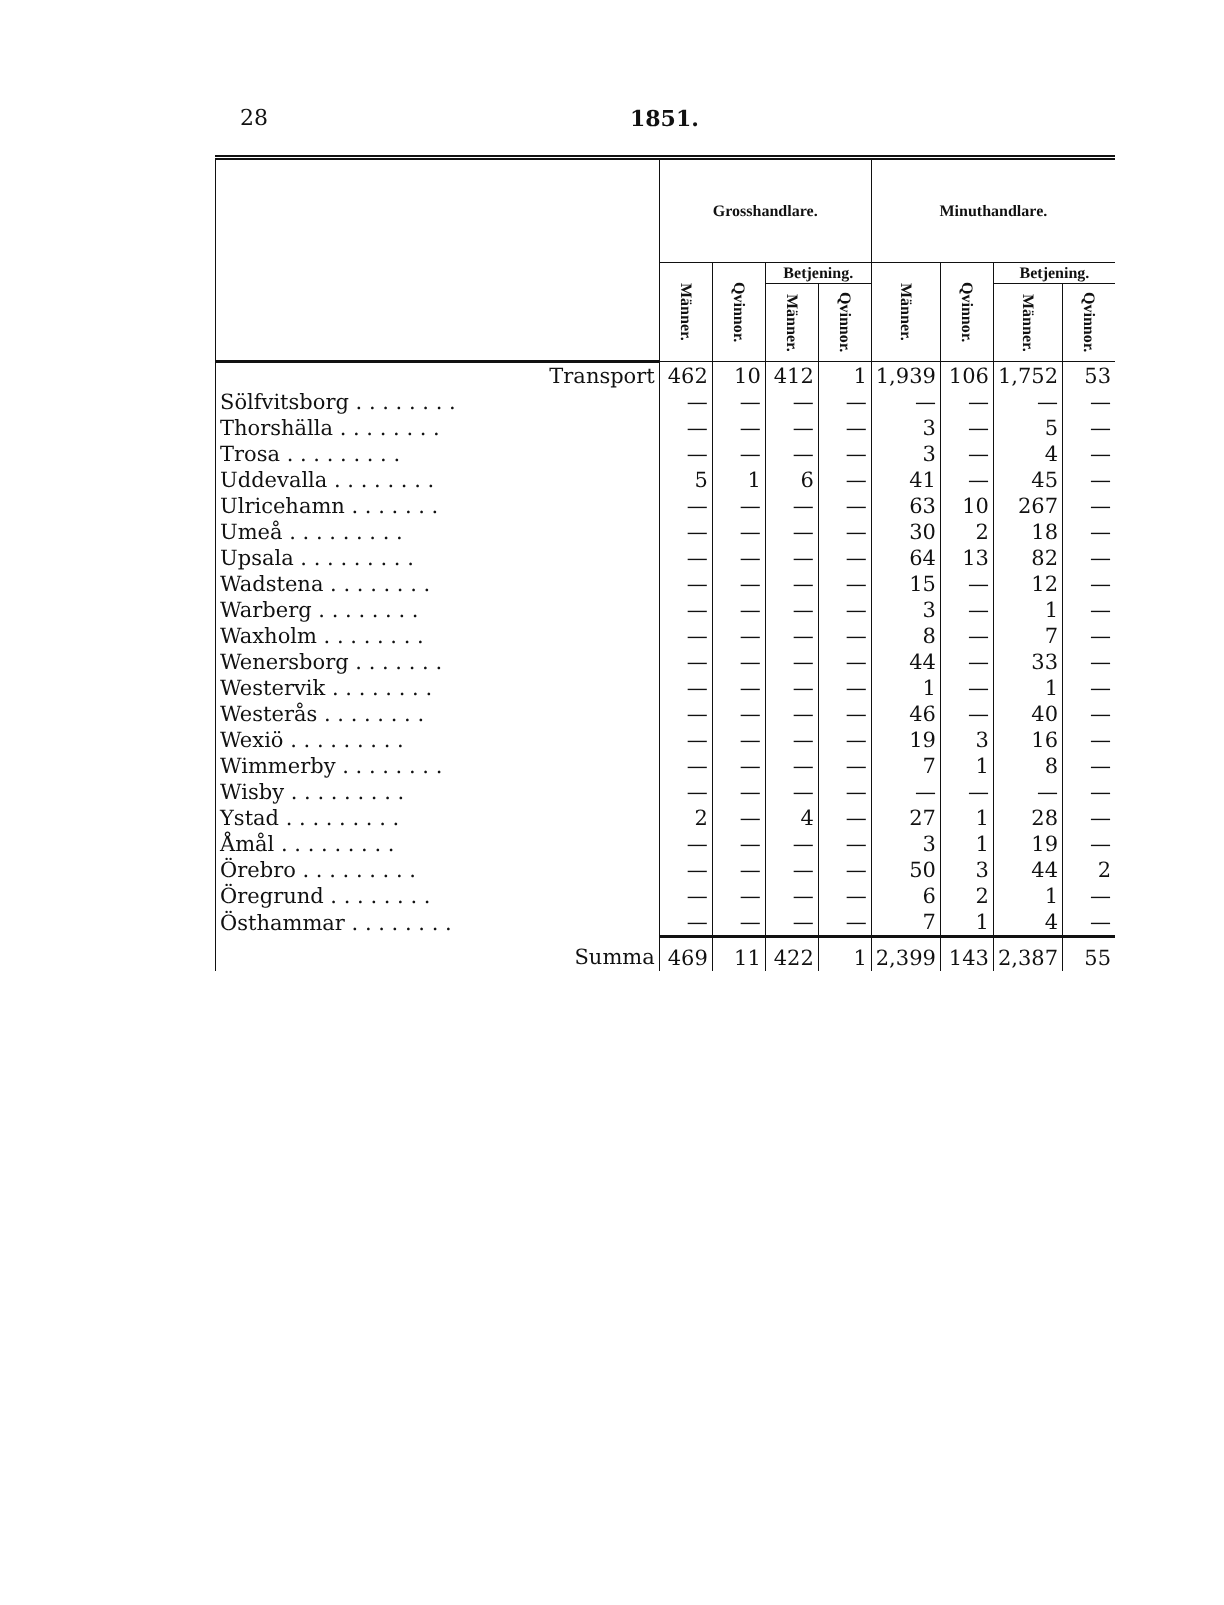28 1851.
| | Grosshandlare. | | | | Minuthandlare. | | | |
| --- | --- | --- | --- | --- | --- | --- | --- | --- |
| | Männer. | Qvinnor. | Betjening. | | Männer. | Qvinnor. | Betjening. | |
| | | | Männer. | Qvinnor. | | | Männer. | Qvinnor. |
| Transport | 462 | 10 | 412 | 1 | 1,939 | 106 | 1,752 | 53 |
| Sölfvitsborg . . . . . . . . | — | — | — | — | — | — | — | — |
| Thorshälla . . . . . . . . | — | — | — | — | 3 | — | 5 | — |
| Trosa . . . . . . . . . | — | — | — | — | 3 | — | 4 | — |
| Uddevalla . . . . . . . . | 5 | 1 | 6 | — | 41 | — | 45 | — |
| Ulricehamn . . . . . . . | — | — | — | — | 63 | 10 | 267 | — |
| Umeå . . . . . . . . . | — | — | — | — | 30 | 2 | 18 | — |
| Upsala . . . . . . . . . | — | — | — | — | 64 | 13 | 82 | — |
| Wadstena . . . . . . . . | — | — | — | — | 15 | — | 12 | — |
| Warberg . . . . . . . . | — | — | — | — | 3 | — | 1 | — |
| Waxholm . . . . . . . . | — | — | — | — | 8 | — | 7 | — |
| Wenersborg . . . . . . . | — | — | — | — | 44 | — | 33 | — |
| Westervik . . . . . . . . | — | — | — | — | 1 | — | 1 | — |
| Westerås . . . . . . . . | — | — | — | — | 46 | — | 40 | — |
| Wexiö . . . . . . . . . | — | — | — | — | 19 | 3 | 16 | — |
| Wimmerby . . . . . . . . | — | — | — | — | 7 | 1 | 8 | — |
| Wisby . . . . . . . . . | — | — | — | — | — | — | — | — |
| Ystad . . . . . . . . . | 2 | — | 4 | — | 27 | 1 | 28 | — |
| Åmål . . . . . . . . . | — | — | — | — | 3 | 1 | 19 | — |
| Örebro . . . . . . . . . | — | — | — | — | 50 | 3 | 44 | 2 |
| Öregrund . . . . . . . . | — | — | — | — | 6 | 2 | 1 | — |
| Östhammar . . . . . . . . | — | — | — | — | 7 | 1 | 4 | — |
| Summa | 469 | 11 | 422 | 1 | 2,399 | 143 | 2,387 | 55 |